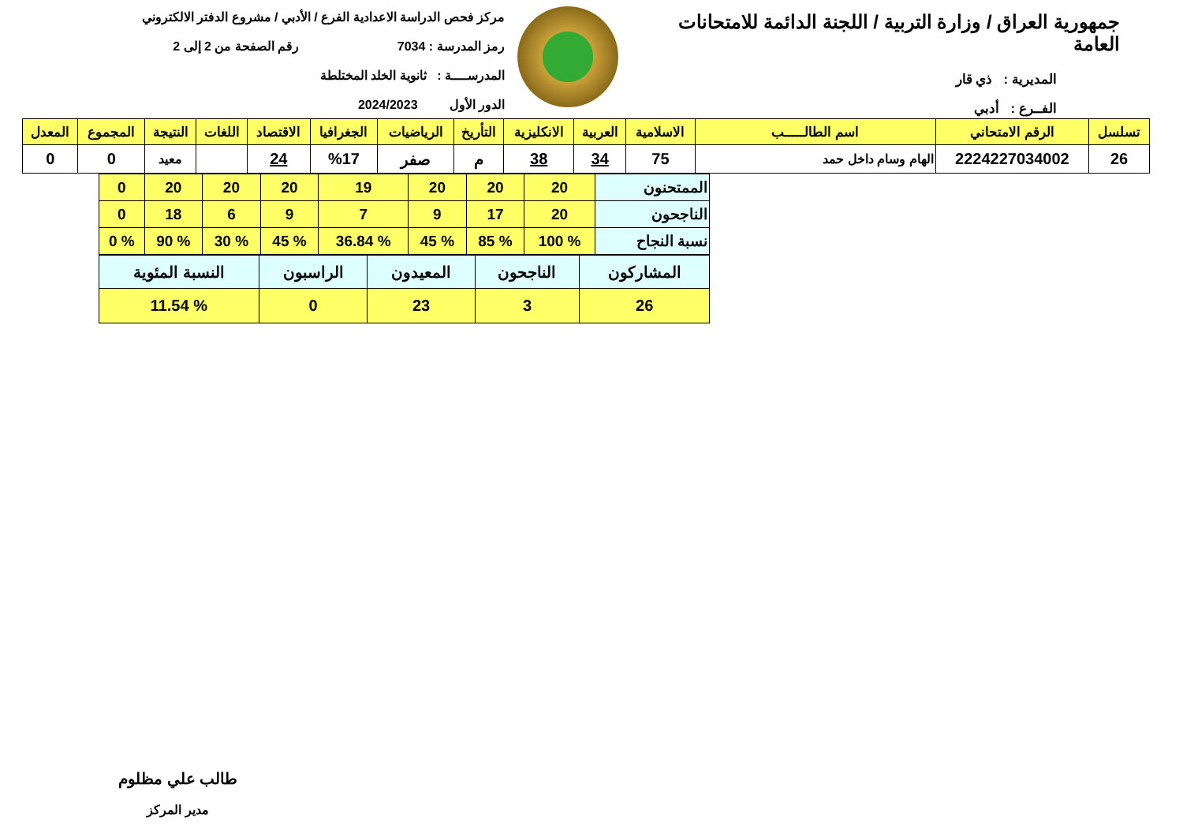جمهورية العراق / وزارة التربية / اللجنة الدائمة للامتحانات العامة
المديرية : ذي قار
الفــرع : أدبي
مركز فحص الدراسة الاعدادية الفرع / الأدبي / مشروع الدفتر الالكتروني
رمز المدرسة : 7034 رقم الصفحة من 2 إلى 2
المدرســــة : ثانوية الخلد المختلطة
الدور الأول 2024/2023
| تسلسل | الرقم الامتحاني | اسم الطالـــــب | الاسلامية | العربية | الانكليزية | التأريخ | الرياضيات | الجغرافيا | الاقتصاد | اللغات | النتيجة | المجموع | المعدل |
| --- | --- | --- | --- | --- | --- | --- | --- | --- | --- | --- | --- | --- | --- |
| 26 | 2224227034002 | الهام وسام داخل حمد | 75 | 34 | 38 | م | صفر | %17 | 24 | | معيد | 0 | 0 |
| الممتحنون | 20 | 20 | 20 | 19 | 20 | 20 | 20 | 0 |
| الناجحون | 20 | 17 | 9 | 7 | 9 | 6 | 18 | 0 |
| نسبة النجاح | % 100 | % 85 | % 45 | % 36.84 | % 45 | % 30 | % 90 | % 0 |
| المشاركون | الناجحون | المعيدون | الراسبون | النسبة المئوية |
| 26 | 3 | 23 | 0 | % 11.54 |
طالب علي مظلوم
مدير المركز